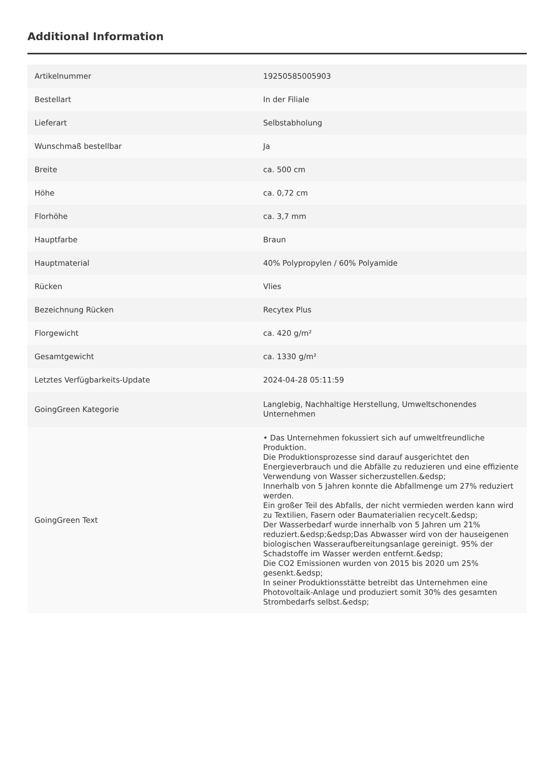Additional Information
| Artikelnummer | 19250585005903 |
| Bestellart | In der Filiale |
| Lieferart | Selbstabholung |
| Wunschmaß bestellbar | Ja |
| Breite | ca. 500 cm |
| Höhe | ca. 0,72 cm |
| Florhöhe | ca. 3,7 mm |
| Hauptfarbe | Braun |
| Hauptmaterial | 40% Polypropylen / 60% Polyamide |
| Rücken | Vlies |
| Bezeichnung Rücken | Recytex Plus |
| Florgewicht | ca. 420 g/m² |
| Gesamtgewicht | ca. 1330 g/m² |
| Letztes Verfügbarkeits-Update | 2024-04-28 05:11:59 |
| GoingGreen Kategorie | Langlebig, Nachhaltige Herstellung, Umweltschonendes Unternehmen |
| GoingGreen Text | • Das Unternehmen fokussiert sich auf umweltfreundliche Produktion. Die Produktionsprozesse sind darauf ausgerichtet den Energieverbrauch und die Abfälle zu reduzieren und eine effiziente Verwendung von Wasser sicherzustellen.&edsp; Innerhalb von 5 Jahren konnte die Abfallmenge um 27% reduziert werden. Ein großer Teil des Abfalls, der nicht vermieden werden kann wird zu Textilien, Fasern oder Baumaterialien recycelt.&edsp; Der Wasserbedarf wurde innerhalb von 5 Jahren um 21% reduziert.&edsp;&edsp;Das Abwasser wird von der hauseigenen biologischen Wasseraufbereitungsanlage gereinigt. 95% der Schadstoffe im Wasser werden entfernt.&edsp; Die CO2 Emissionen wurden von 2015 bis 2020 um 25% gesenkt.&edsp; In seiner Produktionsstätte betreibt das Unternehmen eine Photovoltaik-Anlage und produziert somit 30% des gesamten Strombedarfs selbst.&edsp; |